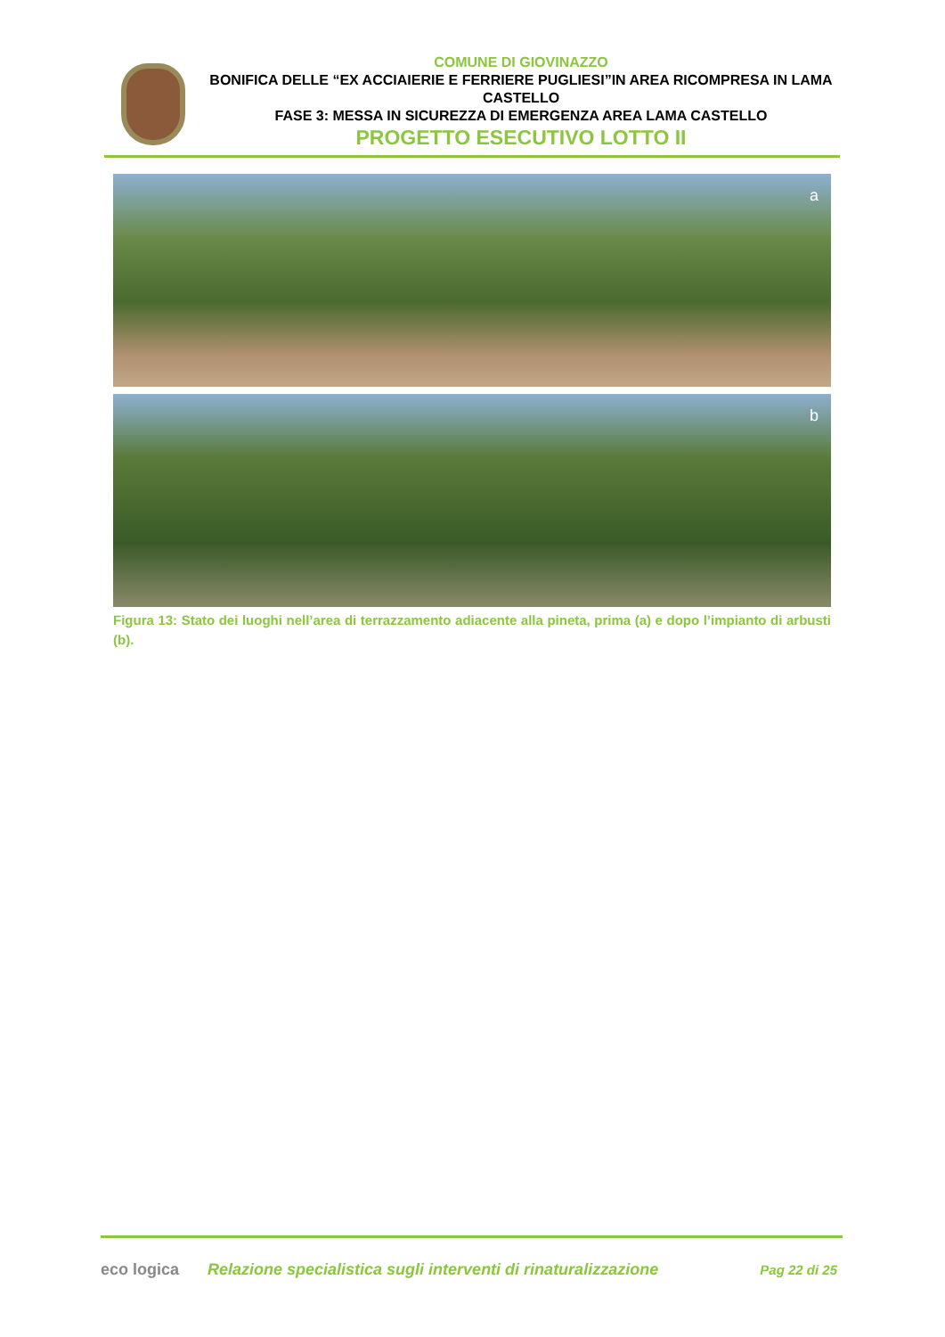COMUNE DI GIOVINAZZO
BONIFICA DELLE “EX ACCIAIERIE E FERRIERE PUGLIESI”IN AREA RICOMPRESA IN LAMA CASTELLO
FASE 3: MESSA IN SICUREZZA DI EMERGENZA AREA LAMA CASTELLO
PROGETTO ESECUTIVO LOTTO II
a
b
Figura 13: Stato dei luoghi nell’area di terrazzamento adiacente alla pineta, prima (a) e dopo l’impianto di arbusti (b).
eco logica
Relazione specialistica sugli interventi di rinaturalizzazione
Pag 22 di 25